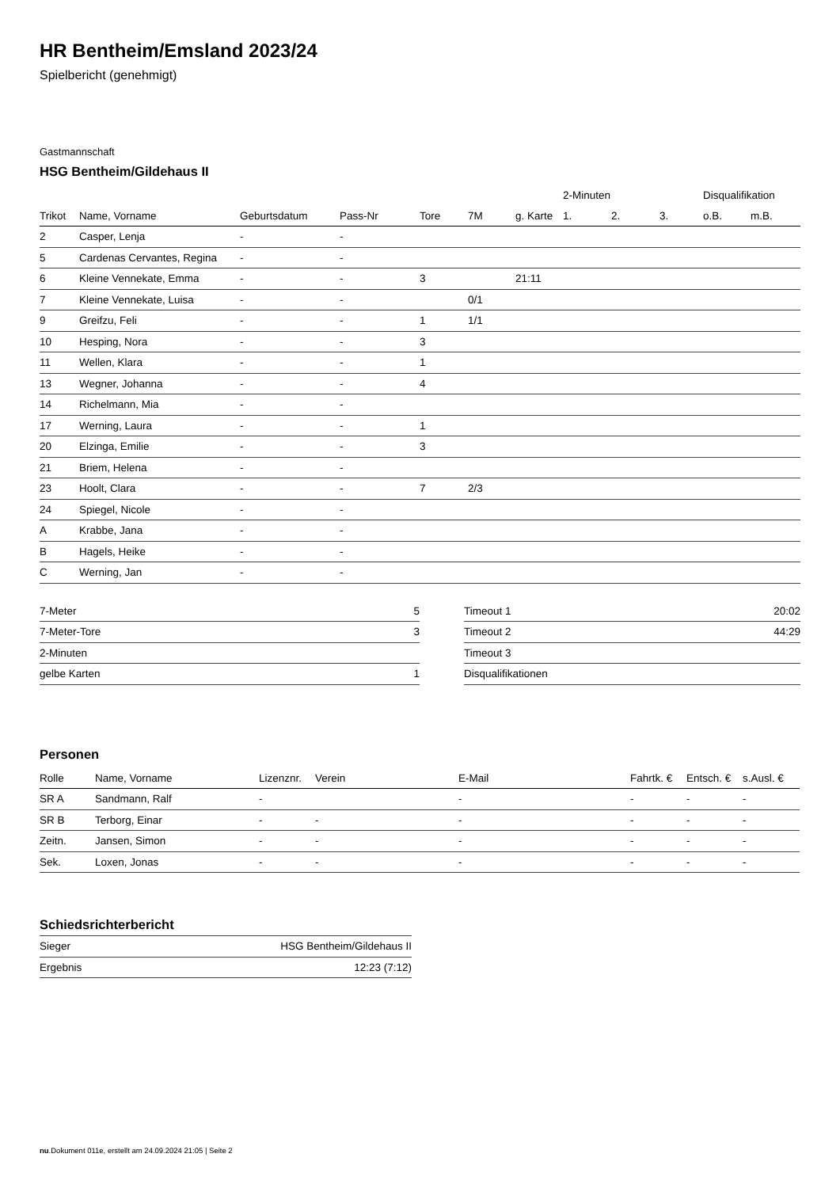HR Bentheim/Emsland 2023/24
Spielbericht (genehmigt)
Gastmannschaft
HSG Bentheim/Gildehaus II
| | | | | | | | 2-Minuten | | | Disqualifikation | |
| --- | --- | --- | --- | --- | --- | --- | --- | --- | --- | --- | --- |
| Trikot | Name, Vorname | Geburtsdatum | Pass-Nr | Tore | 7M | g. Karte | 1. | 2. | 3. | o.B. | m.B. |
| 2 | Casper, Lenja | - | - | | | | | | | | |
| 5 | Cardenas Cervantes, Regina | - | - | | | | | | | | |
| 6 | Kleine Vennekate, Emma | - | - | 3 | | 21:11 | | | | | |
| 7 | Kleine Vennekate, Luisa | - | - | | 0/1 | | | | | | |
| 9 | Greifzu, Feli | - | - | 1 | 1/1 | | | | | | |
| 10 | Hesping, Nora | - | - | 3 | | | | | | | |
| 11 | Wellen, Klara | - | - | 1 | | | | | | | |
| 13 | Wegner, Johanna | - | - | 4 | | | | | | | |
| 14 | Richelmann, Mia | - | - | | | | | | | | |
| 17 | Werning, Laura | - | - | 1 | | | | | | | |
| 20 | Elzinga, Emilie | - | - | 3 | | | | | | | |
| 21 | Briem, Helena | - | - | | | | | | | | |
| 23 | Hoolt, Clara | - | - | 7 | 2/3 | | | | | | |
| 24 | Spiegel, Nicole | - | - | | | | | | | | |
| A | Krabbe, Jana | - | - | | | | | | | | |
| B | Hagels, Heike | - | - | | | | | | | | |
| C | Werning, Jan | - | - | | | | | | | | |
| 7-Meter | 5 |
| 7-Meter-Tore | 3 |
| 2-Minuten | |
| gelbe Karten | 1 |
| Timeout 1 | 20:02 |
| Timeout 2 | 44:29 |
| Timeout 3 | |
| Disqualifikationen | |
Personen
| Rolle | Name, Vorname | Lizenznr. | Verein | E-Mail | Fahrtk. € | Entsch. € | s.Ausl. € |
| --- | --- | --- | --- | --- | --- | --- | --- |
| SR A | Sandmann, Ralf | - | | - | - | - | - |
| SR B | Terborg, Einar | - | - | - | - | - | - |
| Zeitn. | Jansen, Simon | - | - | - | - | - | - |
| Sek. | Loxen, Jonas | - | - | - | - | - | - |
Schiedsrichterbericht
| Sieger | HSG Bentheim/Gildehaus II |
| Ergebnis | 12:23 (7:12) |
nu.Dokument 011e, erstellt am 24.09.2024 21:05 | Seite 2